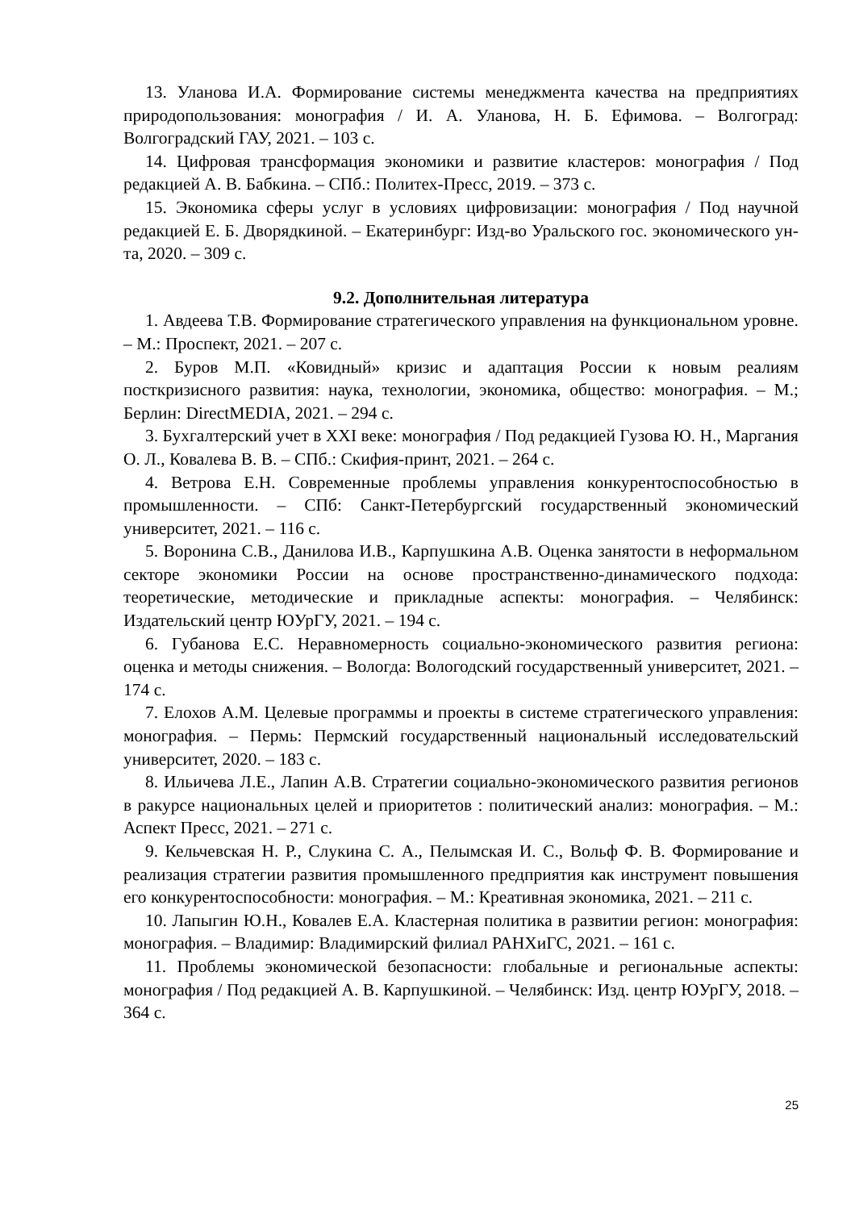13. Уланова И.А. Формирование системы менеджмента качества на предприятиях природопользования: монография / И. А. Уланова, Н. Б. Ефимова. – Волгоград: Волгоградский ГАУ, 2021. – 103 с.
14. Цифровая трансформация экономики и развитие кластеров: монография / Под редакцией А. В. Бабкина. – СПб.: Политех-Пресс, 2019. – 373 с.
15. Экономика сферы услуг в условиях цифровизации: монография / Под научной редакцией Е. Б. Дворядкиной. – Екатеринбург: Изд-во Уральского гос. экономического ун-та, 2020. – 309 с.
9.2. Дополнительная литература
1. Авдеева Т.В. Формирование стратегического управления на функциональном уровне. – М.: Проспект, 2021. – 207 с.
2. Буров М.П. «Ковидный» кризис и адаптация России к новым реалиям посткризисного развития: наука, технологии, экономика, общество: монография. – М.; Берлин: DirectMEDIA, 2021. – 294 с.
3. Бухгалтерский учет в XXI веке: монография / Под редакцией Гузова Ю. Н., Маргания О. Л., Ковалева В. В. – СПб.: Скифия-принт, 2021. – 264 с.
4. Ветрова Е.Н. Современные проблемы управления конкурентоспособностью в промышленности. – СПб: Санкт-Петербургский государственный экономический университет, 2021. – 116 с.
5. Воронина С.В., Данилова И.В., Карпушкина А.В. Оценка занятости в неформальном секторе экономики России на основе пространственно-динамического подхода: теоретические, методические и прикладные аспекты: монография. – Челябинск: Издательский центр ЮУрГУ, 2021. – 194 с.
6. Губанова Е.С. Неравномерность социально-экономического развития региона: оценка и методы снижения. – Вологда: Вологодский государственный университет, 2021. – 174 с.
7. Елохов А.М. Целевые программы и проекты в системе стратегического управления: монография. – Пермь: Пермский государственный национальный исследовательский университет, 2020. – 183 с.
8. Ильичева Л.Е., Лапин А.В. Стратегии социально-экономического развития регионов в ракурсе национальных целей и приоритетов : политический анализ: монография. – М.: Аспект Пресс, 2021. – 271 с.
9. Кельчевская Н. Р., Слукина С. А., Пелымская И. С., Вольф Ф. В. Формирование и реализация стратегии развития промышленного предприятия как инструмент повышения его конкурентоспособности: монография. – М.: Креативная экономика, 2021. – 211 с.
10. Лапыгин Ю.Н., Ковалев Е.А. Кластерная политика в развитии регион: монография: монография. – Владимир: Владимирский филиал РАНХиГС, 2021. – 161 с.
11. Проблемы экономической безопасности: глобальные и региональные аспекты: монография / Под редакцией А. В. Карпушкиной. – Челябинск: Изд. центр ЮУрГУ, 2018. – 364 с.
25